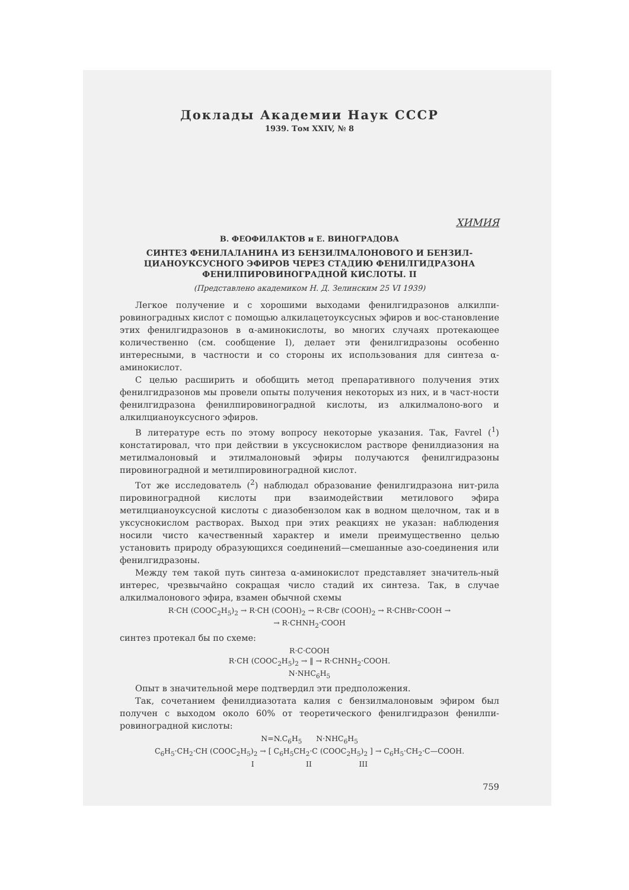Доклады Академии Наук СССР
1939. Том XXIV, № 8
ХИМИЯ
В. ФЕОФИЛАКТОВ и Е. ВИНОГРАДОВА
СИНТЕЗ ФЕНИЛАЛАНИНА ИЗ БЕНЗИЛМАЛОНОВОГО И БЕНЗИЛ-ЦИАНОУКСУСНОГО ЭФИРОВ ЧЕРЕЗ СТАДИЮ ФЕНИЛГИДРАЗОНА ФЕНИЛПИРОВИНОГРАДНОЙ КИСЛОТЫ. II
(Представлено академиком Н. Д. Зелинским 25 VI 1939)
Легкое получение и с хорошими выходами фенилгидразонов алкилпи-ровиноградных кислот с помощью алкилацетоуксусных эфиров и вос-становление этих фенилгидразонов в α-аминокислоты, во многих случаях протекающее количественно (см. сообщение I), делает эти фенилгидразоны особенно интересными, в частности и со стороны их использования для синтеза α-аминокислот.
С целью расширить и обобщить метод препаративного получения этих фенилгидразонов мы провели опыты получения некоторых из них, и в част-ности фенилгидразона фенилпировиноградной кислоты, из алкилмалоно-вого и алкилцианоуксусного эфиров.
В литературе есть по этому вопросу некоторые указания. Так, Favrel (<sup>1</sup>) констатировал, что при действии в уксуснокислом растворе фенилдиазония на метилмалоновый и этилмалоновый эфиры получаются фенилгидразоны пировиноградной и метилпировиноградной кислот.
Тот же исследователь (<sup>2</sup>) наблюдал образование фенилгидразона нит-рила пировиноградной кислоты при взаимодействии метилового эфира метилцианоуксусной кислоты с диазобензолом как в водном щелочном, так и в уксуснокислом растворах. Выход при этих реакциях не указан: наблюдения носили чисто качественный характер и имели преимущественно целью установить природу образующихся соединений—смешанные азо-соединения или фенилгидразоны.
Между тем такой путь синтеза α-аминокислот представляет значитель-ный интерес, чрезвычайно сокращая число стадий их синтеза. Так, в случае алкилмалонового эфира, взамен обычной схемы
R·CH (COOC<sub>2</sub>H<sub>5</sub>)<sub>2</sub> → R·CH (COOH)<sub>2</sub> → R·CBr (COOH)<sub>2</sub> → R·CHBr·COOH →
→ R·CHNH<sub>2</sub>·COOH
синтез протекал бы по схеме:
R·C·COOH
R·CH (COOC<sub>2</sub>H<sub>5</sub>)<sub>2</sub> → ‖ → R·CHNH<sub>2</sub>·COOH.
N·NHC<sub>6</sub>H<sub>5</sub>
Опыт в значительной мере подтвердил эти предположения.
Так, сочетанием фенилдиазотата калия с бензилмалоновым эфиром был получен с выходом около 60% от теоретического фенилгидразон фенилпи-ровиноградной кислоты:
N=N.C<sub>6</sub>H<sub>5</sub> N·NHC<sub>6</sub>H<sub>5</sub>
C<sub>6</sub>H<sub>5</sub>·CH<sub>2</sub>·CH (COOC<sub>2</sub>H<sub>5</sub>)<sub>2</sub> → [ C<sub>6</sub>H<sub>5</sub>CH<sub>2</sub>·C (COOC<sub>2</sub>H<sub>5</sub>)<sub>2</sub> ] → C<sub>6</sub>H<sub>5</sub>·CH<sub>2</sub>·C—COOH.
I II III
759